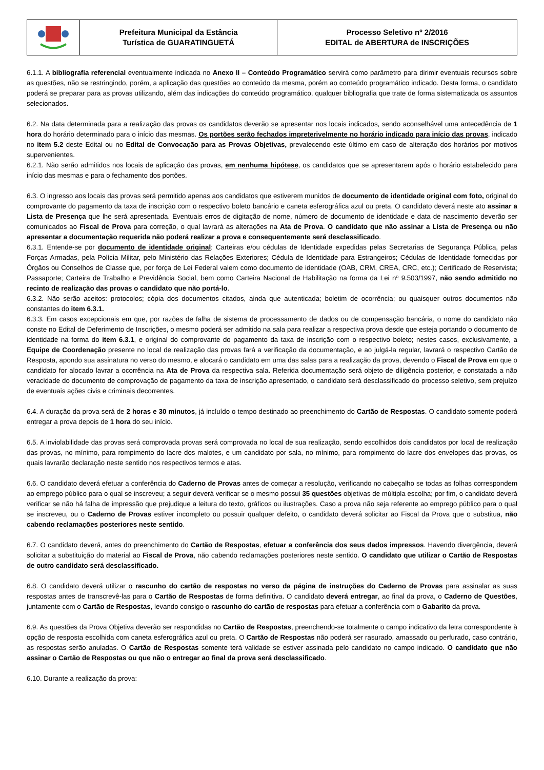| | Prefeitura Municipal da Estância Turística de GUARATINGUETÁ | Processo Seletivo nº 2/2016 EDITAL de ABERTURA de INSCRIÇÕES |
6.1.1. A bibliografia referencial eventualmente indicada no Anexo II – Conteúdo Programático servirá como parâmetro para dirimir eventuais recursos sobre as questões, não se restringindo, porém, a aplicação das questões ao conteúdo da mesma, porém ao conteúdo programático indicado. Desta forma, o candidato poderá se preparar para as provas utilizando, além das indicações do conteúdo programático, qualquer bibliografia que trate de forma sistematizada os assuntos selecionados.
6.2. Na data determinada para a realização das provas os candidatos deverão se apresentar nos locais indicados, sendo aconselhável uma antecedência de 1 hora do horário determinado para o início das mesmas. Os portões serão fechados impreterivelmente no horário indicado para início das provas, indicado no item 5.2 deste Edital ou no Edital de Convocação para as Provas Objetivas, prevalecendo este último em caso de alteração dos horários por motivos supervenientes.
6.2.1. Não serão admitidos nos locais de aplicação das provas, em nenhuma hipótese, os candidatos que se apresentarem após o horário estabelecido para início das mesmas e para o fechamento dos portões.
6.3. O ingresso aos locais das provas será permitido apenas aos candidatos que estiverem munidos de documento de identidade original com foto, original do comprovante do pagamento da taxa de inscrição com o respectivo boleto bancário e caneta esferográfica azul ou preta. O candidato deverá neste ato assinar a Lista de Presença que lhe será apresentada. Eventuais erros de digitação de nome, número de documento de identidade e data de nascimento deverão ser comunicados ao Fiscal de Prova para correção, o qual lavrará as alterações na Ata de Prova. O candidato que não assinar a Lista de Presença ou não apresentar a documentação requerida não poderá realizar a prova e consequentemente será desclassificado.
6.3.1. Entende-se por documento de identidade original: Carteiras e/ou cédulas de Identidade expedidas pelas Secretarias de Segurança Pública, pelas Forças Armadas, pela Polícia Militar, pelo Ministério das Relações Exteriores; Cédula de Identidade para Estrangeiros; Cédulas de Identidade fornecidas por Órgãos ou Conselhos de Classe que, por força de Lei Federal valem como documento de identidade (OAB, CRM, CREA, CRC, etc.); Certificado de Reservista; Passaporte; Carteira de Trabalho e Previdência Social, bem como Carteira Nacional de Habilitação na forma da Lei nº 9.503/1997, não sendo admitido no recinto de realização das provas o candidato que não portá-lo.
6.3.2. Não serão aceitos: protocolos; cópia dos documentos citados, ainda que autenticada; boletim de ocorrência; ou quaisquer outros documentos não constantes do item 6.3.1.
6.3.3. Em casos excepcionais em que, por razões de falha de sistema de processamento de dados ou de compensação bancária, o nome do candidato não conste no Edital de Deferimento de Inscrições, o mesmo poderá ser admitido na sala para realizar a respectiva prova desde que esteja portando o documento de identidade na forma do item 6.3.1, e original do comprovante do pagamento da taxa de inscrição com o respectivo boleto; nestes casos, exclusivamente, a Equipe de Coordenação presente no local de realização das provas fará a verificação da documentação, e ao julgá-la regular, lavrará o respectivo Cartão de Resposta, apondo sua assinatura no verso do mesmo, e alocará o candidato em uma das salas para a realização da prova, devendo o Fiscal de Prova em que o candidato for alocado lavrar a ocorrência na Ata de Prova da respectiva sala. Referida documentação será objeto de diligência posterior, e constatada a não veracidade do documento de comprovação de pagamento da taxa de inscrição apresentado, o candidato será desclassificado do processo seletivo, sem prejuízo de eventuais ações civis e criminais decorrentes.
6.4. A duração da prova será de 2 horas e 30 minutos, já incluído o tempo destinado ao preenchimento do Cartão de Respostas. O candidato somente poderá entregar a prova depois de 1 hora do seu início.
6.5. A inviolabilidade das provas será comprovada provas será comprovada no local de sua realização, sendo escolhidos dois candidatos por local de realização das provas, no mínimo, para rompimento do lacre dos malotes, e um candidato por sala, no mínimo, para rompimento do lacre dos envelopes das provas, os quais lavrarão declaração neste sentido nos respectivos termos e atas.
6.6. O candidato deverá efetuar a conferência do Caderno de Provas antes de começar a resolução, verificando no cabeçalho se todas as folhas correspondem ao emprego público para o qual se inscreveu; a seguir deverá verificar se o mesmo possui 35 questões objetivas de múltipla escolha; por fim, o candidato deverá verificar se não há falha de impressão que prejudique a leitura do texto, gráficos ou ilustrações. Caso a prova não seja referente ao emprego público para o qual se inscreveu, ou o Caderno de Provas estiver incompleto ou possuir qualquer defeito, o candidato deverá solicitar ao Fiscal da Prova que o substitua, não cabendo reclamações posteriores neste sentido.
6.7. O candidato deverá, antes do preenchimento do Cartão de Respostas, efetuar a conferência dos seus dados impressos. Havendo divergência, deverá solicitar a substituição do material ao Fiscal de Prova, não cabendo reclamações posteriores neste sentido. O candidato que utilizar o Cartão de Respostas de outro candidato será desclassificado.
6.8. O candidato deverá utilizar o rascunho do cartão de respostas no verso da página de instruções do Caderno de Provas para assinalar as suas respostas antes de transcrevê-las para o Cartão de Respostas de forma definitiva. O candidato deverá entregar, ao final da prova, o Caderno de Questões, juntamente com o Cartão de Respostas, levando consigo o rascunho do cartão de respostas para efetuar a conferência com o Gabarito da prova.
6.9. As questões da Prova Objetiva deverão ser respondidas no Cartão de Respostas, preenchendo-se totalmente o campo indicativo da letra correspondente à opção de resposta escolhida com caneta esferográfica azul ou preta. O Cartão de Respostas não poderá ser rasurado, amassado ou perfurado, caso contrário, as respostas serão anuladas. O Cartão de Respostas somente terá validade se estiver assinada pelo candidato no campo indicado. O candidato que não assinar o Cartão de Respostas ou que não o entregar ao final da prova será desclassificado.
6.10. Durante a realização da prova: